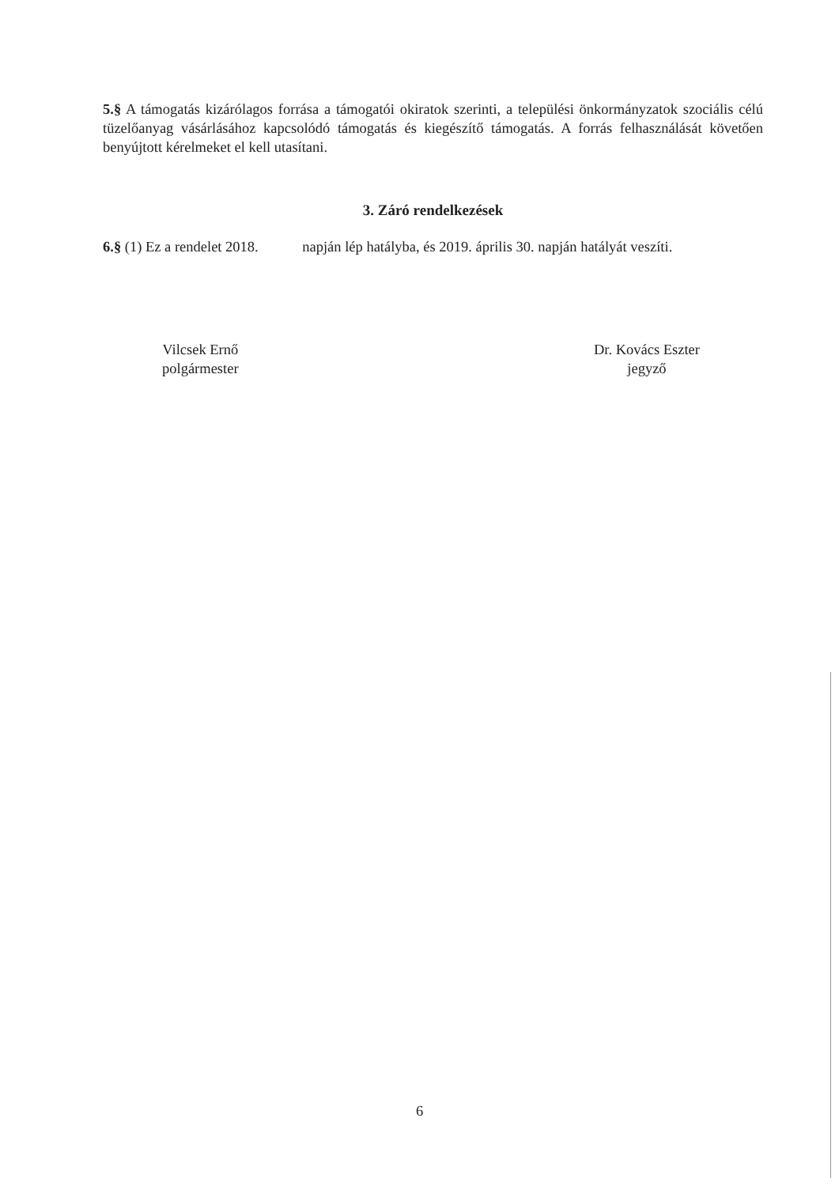5.§ A támogatás kizárólagos forrása a támogatói okiratok szerinti, a települési önkormányzatok szociális célú tüzelőanyag vásárlásához kapcsolódó támogatás és kiegészítő támogatás. A forrás felhasználását követően benyújtott kérelmeket el kell utasítani.
3. Záró rendelkezések
6.§ (1) Ez a rendelet 2018. napján lép hatályba, és 2019. április 30. napján hatályát veszíti.
Vilcsek Ernő
polgármester
Dr. Kovács Eszter
jegyző
6